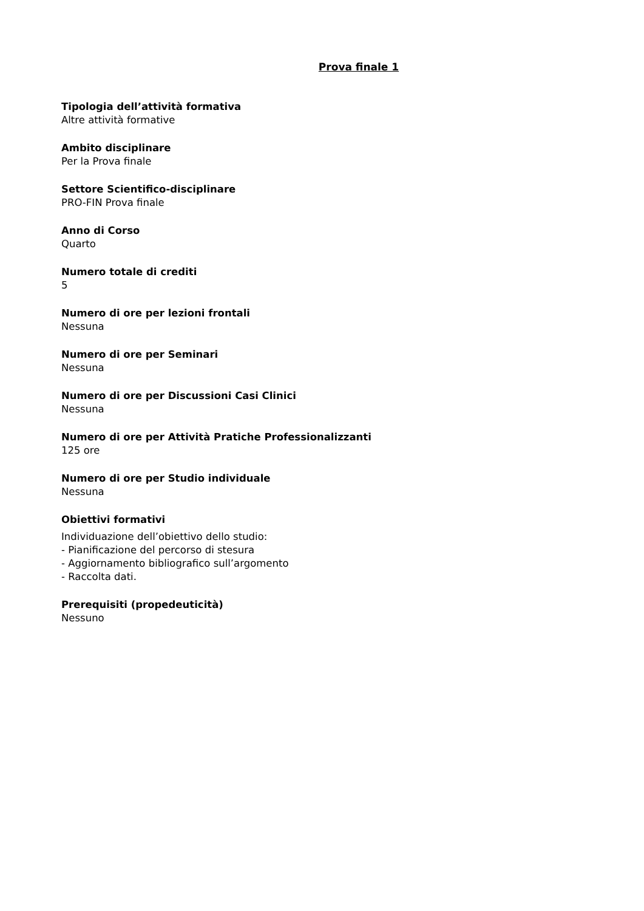Prova finale 1
Tipologia dell’attività formativa
Altre attività formative
Ambito disciplinare
Per la Prova finale
Settore Scientifico-disciplinare
PRO-FIN Prova finale
Anno di Corso
Quarto
Numero totale di crediti
5
Numero di ore per lezioni frontali
Nessuna
Numero di ore per Seminari
Nessuna
Numero di ore per Discussioni Casi Clinici
Nessuna
Numero di ore per Attività Pratiche Professionalizzanti
125 ore
Numero di ore per Studio individuale
Nessuna
Obiettivi formativi
Individuazione dell’obiettivo dello studio:
- Pianificazione del percorso di stesura
- Aggiornamento bibliografico sull’argomento
- Raccolta dati.
Prerequisiti (propedeuticità)
Nessuno